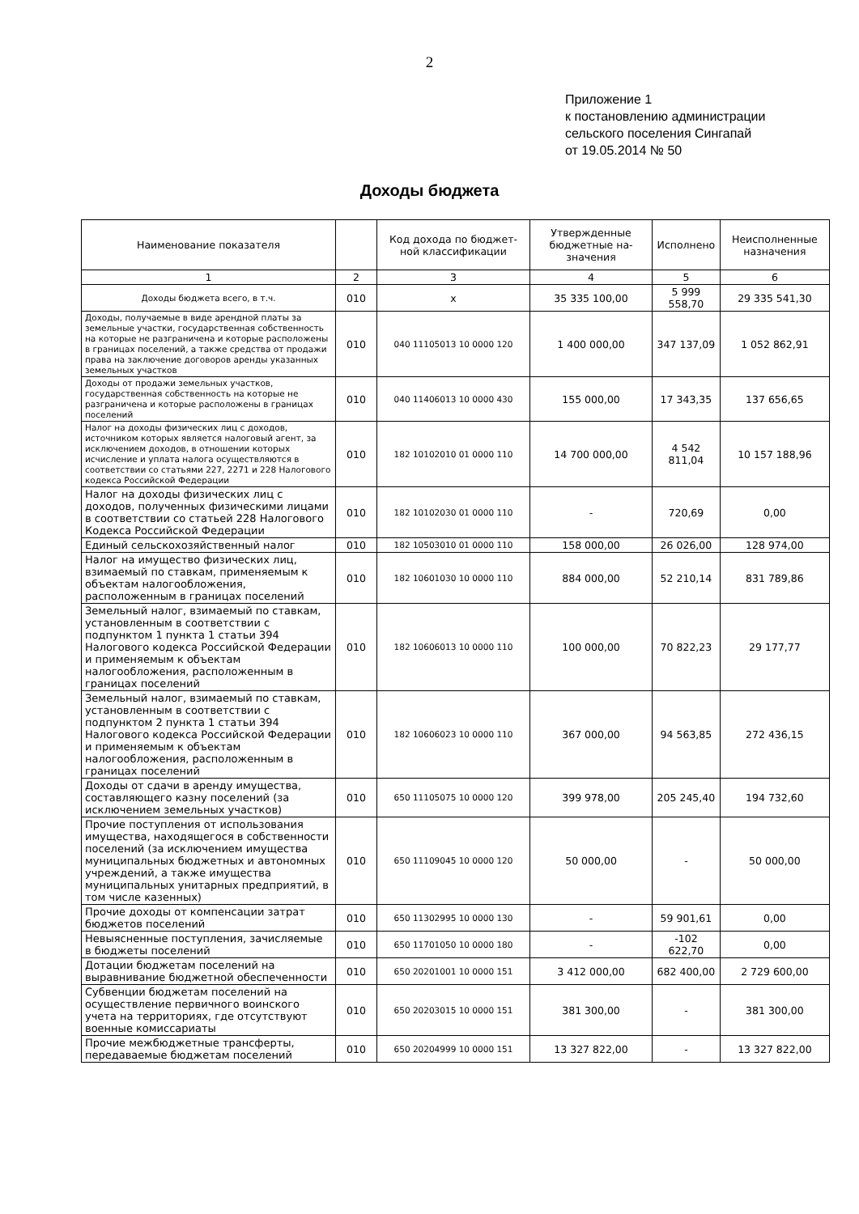2
Приложение 1
к постановлению администрации
сельского поселения Сингапай
от 19.05.2014 № 50
Доходы бюджета
| Наименование показателя | | Код дохода по бюджет-ной классификации | Утвержденные бюджетные на-значения | Исполнено | Неисполненные назначения |
| --- | --- | --- | --- | --- | --- |
| 1 | 2 | 3 | 4 | 5 | 6 |
| Доходы бюджета всего, в т.ч. | 010 | x | 35 335 100,00 | 5 999 558,70 | 29 335 541,30 |
| Доходы, получаемые в виде арендной платы за земельные участки, государственная собственность на которые не разграничена и которые расположены в границах поселений, а также средства от продажи права на заключение договоров аренды указанных земельных участков | 010 | 040 11105013 10 0000 120 | 1 400 000,00 | 347 137,09 | 1 052 862,91 |
| Доходы от продажи земельных участков, государственная собственность на которые не разграничена и которые расположены в границах поселений | 010 | 040 11406013 10 0000 430 | 155 000,00 | 17 343,35 | 137 656,65 |
| Налог на доходы физических лиц с доходов, источником которых является налоговый агент, за исключением доходов, в отношении которых исчисление и уплата налога осуществляются в соответствии со статьями 227, 2271 и 228 Налогового кодекса Российской Федерации | 010 | 182 10102010 01 0000 110 | 14 700 000,00 | 4 542 811,04 | 10 157 188,96 |
| Налог на доходы физических лиц с доходов, полученных физическими лицами в соответствии со статьей 228 Налогового Кодекса Российской Федерации | 010 | 182 10102030 01 0000 110 | - | 720,69 | 0,00 |
| Единый сельскохозяйственный налог | 010 | 182 10503010 01 0000 110 | 158 000,00 | 26 026,00 | 128 974,00 |
| Налог на имущество физических лиц, взимаемый по ставкам, применяемым к объектам налогообложения, расположенным в границах поселений | 010 | 182 10601030 10 0000 110 | 884 000,00 | 52 210,14 | 831 789,86 |
| Земельный налог, взимаемый по ставкам, установленным в соответствии с подпунктом 1 пункта 1 статьи 394 Налогового кодекса Российской Федерации и применяемым к объектам налогообложения, расположенным в границах поселений | 010 | 182 10606013 10 0000 110 | 100 000,00 | 70 822,23 | 29 177,77 |
| Земельный налог, взимаемый по ставкам, установленным в соответствии с подпунктом 2 пункта 1 статьи 394 Налогового кодекса Российской Федерации и применяемым к объектам налогообложения, расположенным в границах поселений | 010 | 182 10606023 10 0000 110 | 367 000,00 | 94 563,85 | 272 436,15 |
| Доходы от сдачи в аренду имущества, составляющего казну поселений (за исключением земельных участков) | 010 | 650 11105075 10 0000 120 | 399 978,00 | 205 245,40 | 194 732,60 |
| Прочие поступления от использования имущества, находящегося в собственности поселений (за исключением имущества муниципальных бюджетных и автономных учреждений, а также имущества муниципальных унитарных предприятий, в том числе казенных) | 010 | 650 11109045 10 0000 120 | 50 000,00 | - | 50 000,00 |
| Прочие доходы от компенсации затрат бюджетов поселений | 010 | 650 11302995 10 0000 130 | - | 59 901,61 | 0,00 |
| Невыясненные поступления, зачисляемые в бюджеты поселений | 010 | 650 11701050 10 0000 180 | - | -102 622,70 | 0,00 |
| Дотации бюджетам поселений на выравнивание бюджетной обеспеченности | 010 | 650 20201001 10 0000 151 | 3 412 000,00 | 682 400,00 | 2 729 600,00 |
| Субвенции бюджетам поселений на осуществление первичного воинского учета на территориях, где отсутствуют военные комиссариаты | 010 | 650 20203015 10 0000 151 | 381 300,00 | - | 381 300,00 |
| Прочие межбюджетные трансферты, передаваемые бюджетам поселений | 010 | 650 20204999 10 0000 151 | 13 327 822,00 | - | 13 327 822,00 |